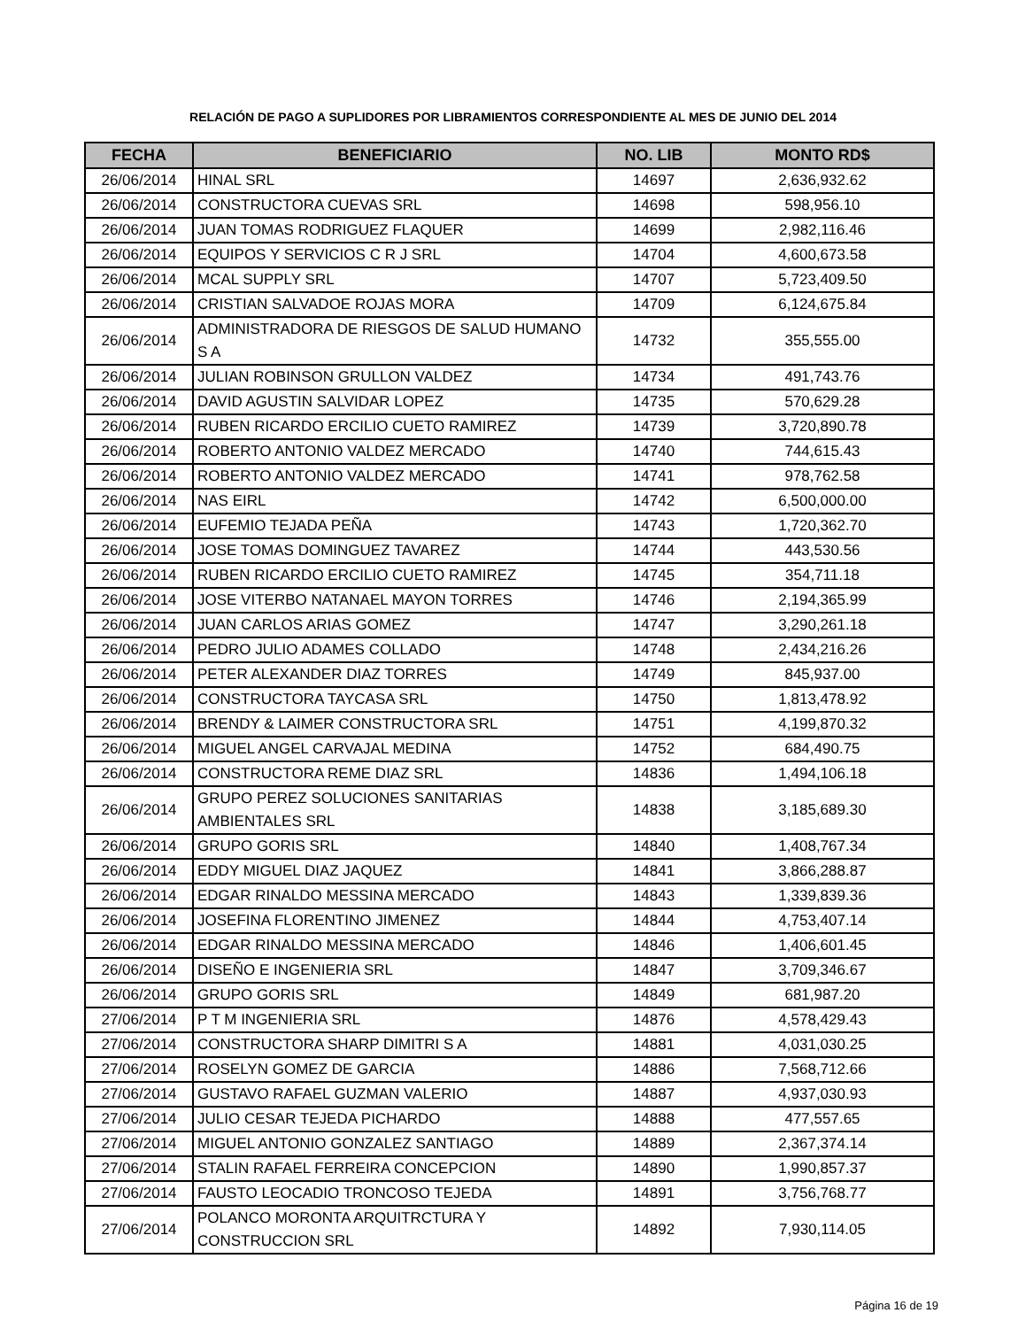RELACIÓN DE PAGO A SUPLIDORES POR LIBRAMIENTOS CORRESPONDIENTE AL MES DE JUNIO DEL 2014
| FECHA | BENEFICIARIO | NO. LIB | MONTO RD$ |
| --- | --- | --- | --- |
| 26/06/2014 | HINAL SRL | 14697 | 2,636,932.62 |
| 26/06/2014 | CONSTRUCTORA CUEVAS SRL | 14698 | 598,956.10 |
| 26/06/2014 | JUAN TOMAS RODRIGUEZ FLAQUER | 14699 | 2,982,116.46 |
| 26/06/2014 | EQUIPOS Y SERVICIOS C R J SRL | 14704 | 4,600,673.58 |
| 26/06/2014 | MCAL SUPPLY SRL | 14707 | 5,723,409.50 |
| 26/06/2014 | CRISTIAN SALVADOE ROJAS MORA | 14709 | 6,124,675.84 |
| 26/06/2014 | ADMINISTRADORA DE RIESGOS DE SALUD HUMANO S A | 14732 | 355,555.00 |
| 26/06/2014 | JULIAN ROBINSON GRULLON VALDEZ | 14734 | 491,743.76 |
| 26/06/2014 | DAVID AGUSTIN SALVIDAR LOPEZ | 14735 | 570,629.28 |
| 26/06/2014 | RUBEN RICARDO ERCILIO CUETO RAMIREZ | 14739 | 3,720,890.78 |
| 26/06/2014 | ROBERTO ANTONIO VALDEZ MERCADO | 14740 | 744,615.43 |
| 26/06/2014 | ROBERTO ANTONIO VALDEZ MERCADO | 14741 | 978,762.58 |
| 26/06/2014 | NAS EIRL | 14742 | 6,500,000.00 |
| 26/06/2014 | EUFEMIO TEJADA PEÑA | 14743 | 1,720,362.70 |
| 26/06/2014 | JOSE TOMAS DOMINGUEZ TAVAREZ | 14744 | 443,530.56 |
| 26/06/2014 | RUBEN RICARDO ERCILIO CUETO RAMIREZ | 14745 | 354,711.18 |
| 26/06/2014 | JOSE VITERBO NATANAEL MAYON TORRES | 14746 | 2,194,365.99 |
| 26/06/2014 | JUAN CARLOS ARIAS GOMEZ | 14747 | 3,290,261.18 |
| 26/06/2014 | PEDRO JULIO ADAMES COLLADO | 14748 | 2,434,216.26 |
| 26/06/2014 | PETER ALEXANDER DIAZ TORRES | 14749 | 845,937.00 |
| 26/06/2014 | CONSTRUCTORA TAYCASA SRL | 14750 | 1,813,478.92 |
| 26/06/2014 | BRENDY & LAIMER CONSTRUCTORA SRL | 14751 | 4,199,870.32 |
| 26/06/2014 | MIGUEL ANGEL CARVAJAL MEDINA | 14752 | 684,490.75 |
| 26/06/2014 | CONSTRUCTORA REME DIAZ SRL | 14836 | 1,494,106.18 |
| 26/06/2014 | GRUPO PEREZ SOLUCIONES SANITARIAS AMBIENTALES SRL | 14838 | 3,185,689.30 |
| 26/06/2014 | GRUPO GORIS SRL | 14840 | 1,408,767.34 |
| 26/06/2014 | EDDY MIGUEL DIAZ JAQUEZ | 14841 | 3,866,288.87 |
| 26/06/2014 | EDGAR RINALDO MESSINA MERCADO | 14843 | 1,339,839.36 |
| 26/06/2014 | JOSEFINA FLORENTINO JIMENEZ | 14844 | 4,753,407.14 |
| 26/06/2014 | EDGAR RINALDO MESSINA MERCADO | 14846 | 1,406,601.45 |
| 26/06/2014 | DISEÑO E INGENIERIA SRL | 14847 | 3,709,346.67 |
| 26/06/2014 | GRUPO GORIS SRL | 14849 | 681,987.20 |
| 27/06/2014 | P T M INGENIERIA SRL | 14876 | 4,578,429.43 |
| 27/06/2014 | CONSTRUCTORA SHARP DIMITRI S A | 14881 | 4,031,030.25 |
| 27/06/2014 | ROSELYN GOMEZ DE GARCIA | 14886 | 7,568,712.66 |
| 27/06/2014 | GUSTAVO RAFAEL GUZMAN VALERIO | 14887 | 4,937,030.93 |
| 27/06/2014 | JULIO CESAR TEJEDA PICHARDO | 14888 | 477,557.65 |
| 27/06/2014 | MIGUEL ANTONIO GONZALEZ SANTIAGO | 14889 | 2,367,374.14 |
| 27/06/2014 | STALIN RAFAEL FERREIRA CONCEPCION | 14890 | 1,990,857.37 |
| 27/06/2014 | FAUSTO LEOCADIO TRONCOSO TEJEDA | 14891 | 3,756,768.77 |
| 27/06/2014 | POLANCO MORONTA ARQUITRCTURA Y CONSTRUCCION SRL | 14892 | 7,930,114.05 |
Página 16 de 19